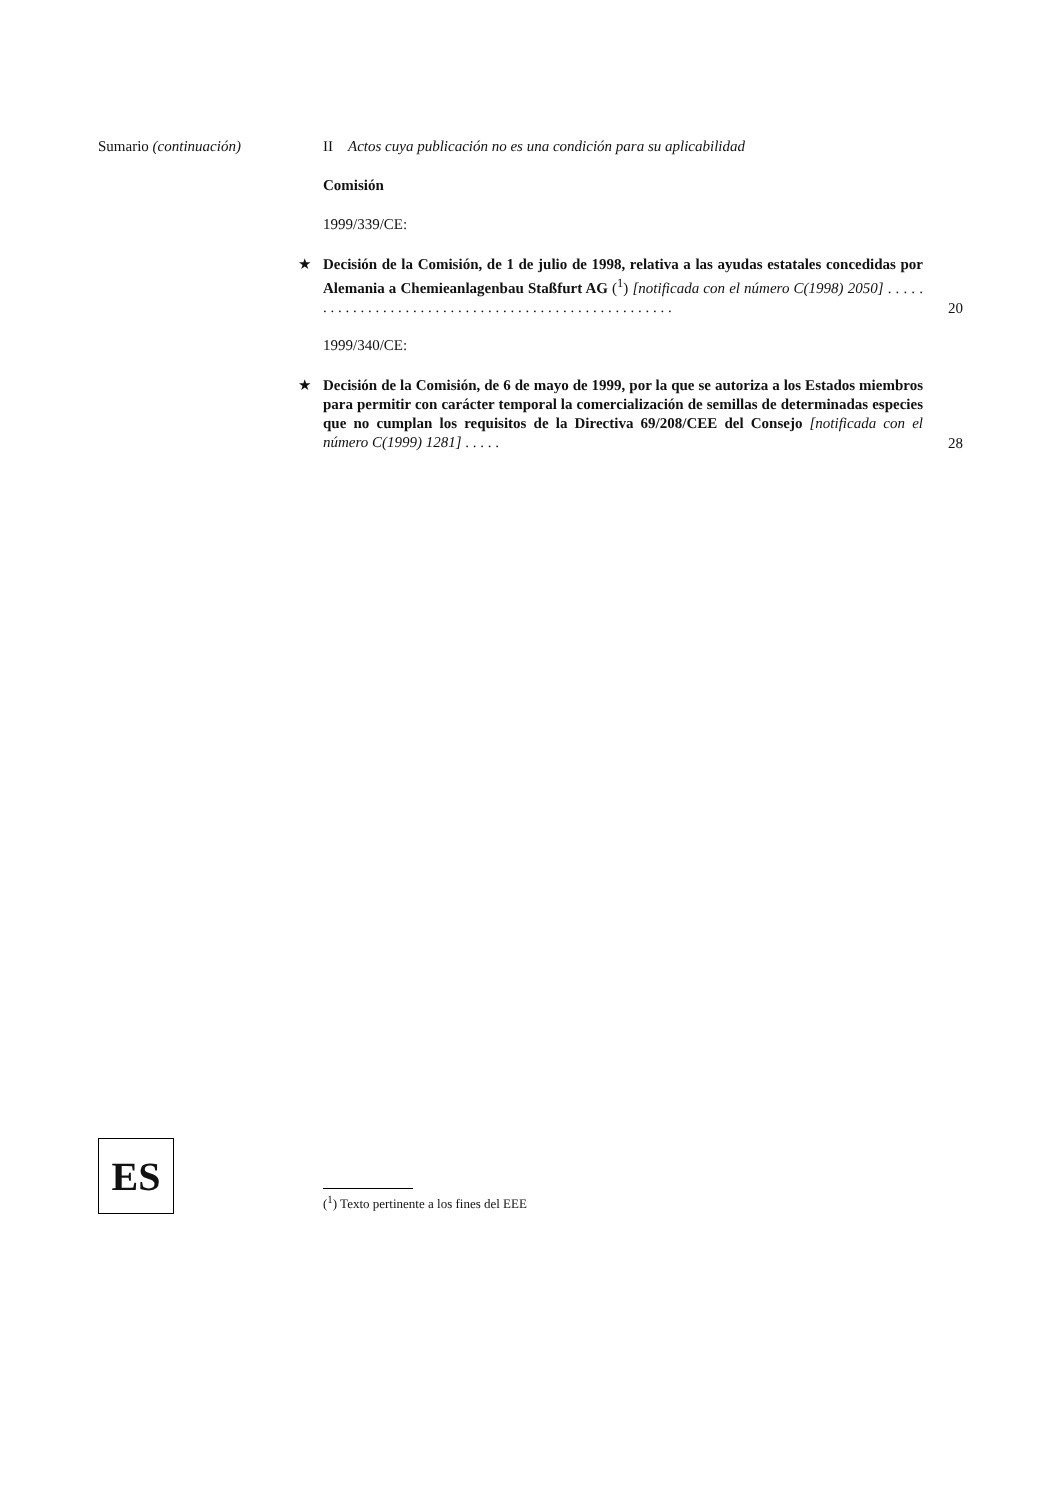Sumario (continuación) II Actos cuya publicación no es una condición para su aplicabilidad
Comisión
1999/339/CE:
★
Decisión de la Comisión, de 1 de julio de 1998, relativa a las ayudas estatales concedidas por Alemania a Chemieanlagenbau Staßfurt AG (<sup>1</sup>) [notificada con el número C(1998) 2050] . . . . . . . . . . . . . . . . . . . . . . . . . . . . . . . . . . . . . . . . . . . . . . . . . . . .
20
1999/340/CE:
★
Decisión de la Comisión, de 6 de mayo de 1999, por la que se autoriza a los Estados miembros para permitir con carácter temporal la comercialización de semillas de determinadas especies que no cumplan los requisitos de la Directiva 69/208/CEE del Consejo [notificada con el número C(1999) 1281] . . . . .
28
ES
(<sup>1</sup>) Texto pertinente a los fines del EEE